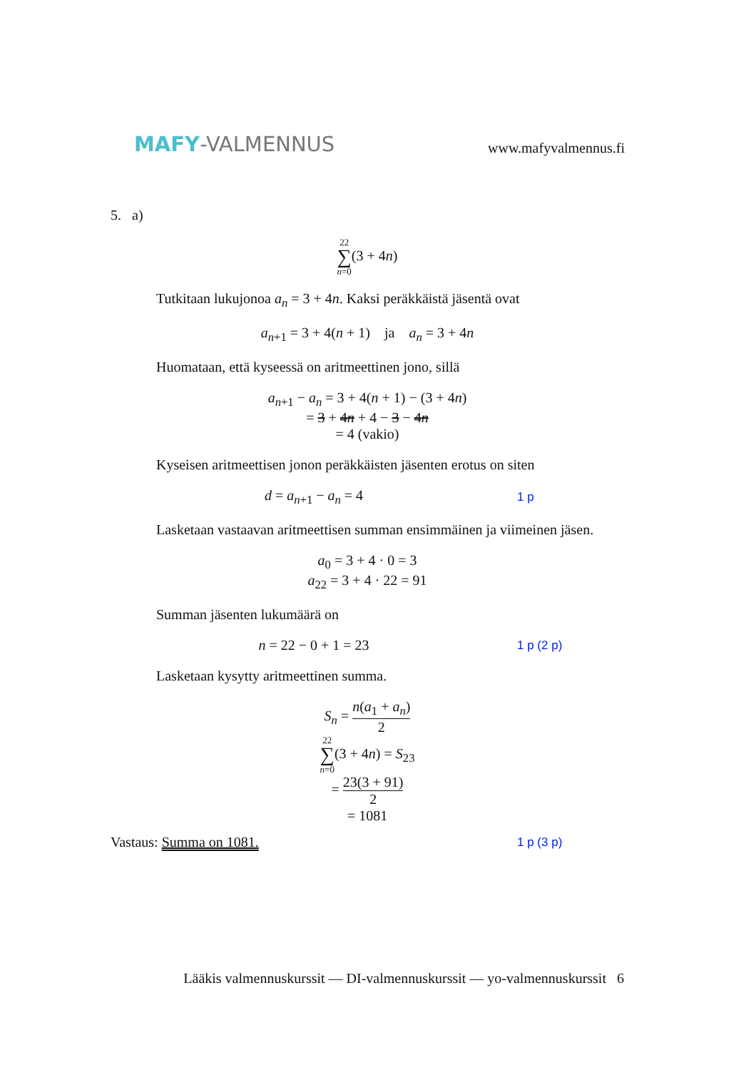MAFY-VALMENNUS
www.mafyvalmennus.fi
5. a)
22
∑
n=0(3 + 4n)
Tutkitaan lukujonoa a<sub>n</sub> = 3 + 4n. Kaksi peräkkäistä jäsentä ovat
a<sub>n+1</sub> = 3 + 4(n + 1) ja a<sub>n</sub> = 3 + 4n
Huomataan, että kyseessä on aritmeettinen jono, sillä
a<sub>n+1</sub> − a<sub>n</sub> = 3 + 4(n + 1) − (3 + 4n)
= 3 + 4n + 4 − 3 − 4n
= 4 (vakio)
Kyseisen aritmeettisen jonon peräkkäisten jäsenten erotus on siten
d = a<sub>n+1</sub> − a<sub>n</sub> = 4
1 p
Lasketaan vastaavan aritmeettisen summan ensimmäinen ja viimeinen jäsen.
a<sub>0</sub> = 3 + 4 · 0 = 3
a<sub>22</sub> = 3 + 4 · 22 = 91
Summan jäsenten lukumäärä on
n = 22 − 0 + 1 = 23
1 p (2 p)
Lasketaan kysytty aritmeettinen summa.
S<sub>n</sub> = n(a<sub>1</sub> + a<sub>n</sub>) 2
22
∑
n=0(3 + 4n) = S<sub>23</sub>
= 23(3 + 91) 2
= 1081
Vastaus: Summa on 1081.
1 p (3 p)
Lääkis valmennuskurssit — DI-valmennuskurssit — yo-valmennuskurssit 6